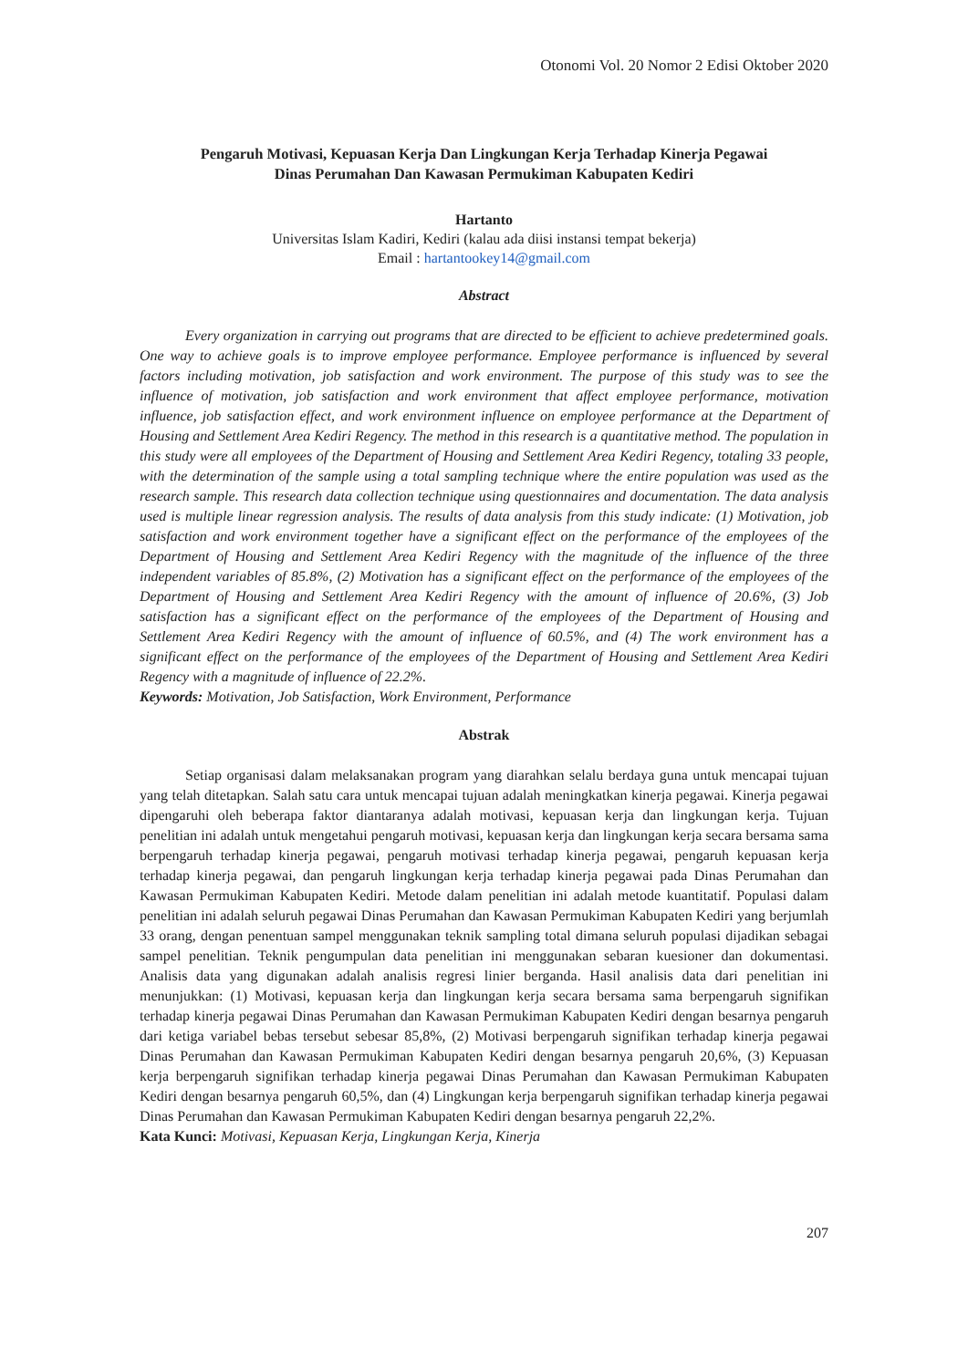Otonomi Vol. 20 Nomor 2 Edisi Oktober 2020
Pengaruh Motivasi, Kepuasan Kerja Dan Lingkungan Kerja Terhadap Kinerja Pegawai
Dinas Perumahan Dan Kawasan Permukiman Kabupaten Kediri
Hartanto
Universitas Islam Kadiri, Kediri (kalau ada diisi instansi tempat bekerja)
Email : hartantookey14@gmail.com
Abstract
Every organization in carrying out programs that are directed to be efficient to achieve predetermined goals. One way to achieve goals is to improve employee performance. Employee performance is influenced by several factors including motivation, job satisfaction and work environment. The purpose of this study was to see the influence of motivation, job satisfaction and work environment that affect employee performance, motivation influence, job satisfaction effect, and work environment influence on employee performance at the Department of Housing and Settlement Area Kediri Regency. The method in this research is a quantitative method. The population in this study were all employees of the Department of Housing and Settlement Area Kediri Regency, totaling 33 people, with the determination of the sample using a total sampling technique where the entire population was used as the research sample. This research data collection technique using questionnaires and documentation. The data analysis used is multiple linear regression analysis. The results of data analysis from this study indicate: (1) Motivation, job satisfaction and work environment together have a significant effect on the performance of the employees of the Department of Housing and Settlement Area Kediri Regency with the magnitude of the influence of the three independent variables of 85.8%, (2) Motivation has a significant effect on the performance of the employees of the Department of Housing and Settlement Area Kediri Regency with the amount of influence of 20.6%, (3) Job satisfaction has a significant effect on the performance of the employees of the Department of Housing and Settlement Area Kediri Regency with the amount of influence of 60.5%, and (4) The work environment has a significant effect on the performance of the employees of the Department of Housing and Settlement Area Kediri Regency with a magnitude of influence of 22.2%.
Keywords: Motivation, Job Satisfaction, Work Environment, Performance
Abstrak
Setiap organisasi dalam melaksanakan program yang diarahkan selalu berdaya guna untuk mencapai tujuan yang telah ditetapkan. Salah satu cara untuk mencapai tujuan adalah meningkatkan kinerja pegawai. Kinerja pegawai dipengaruhi oleh beberapa faktor diantaranya adalah motivasi, kepuasan kerja dan lingkungan kerja. Tujuan penelitian ini adalah untuk mengetahui pengaruh motivasi, kepuasan kerja dan lingkungan kerja secara bersama sama berpengaruh terhadap kinerja pegawai, pengaruh motivasi terhadap kinerja pegawai, pengaruh kepuasan kerja terhadap kinerja pegawai, dan pengaruh lingkungan kerja terhadap kinerja pegawai pada Dinas Perumahan dan Kawasan Permukiman Kabupaten Kediri. Metode dalam penelitian ini adalah metode kuantitatif. Populasi dalam penelitian ini adalah seluruh pegawai Dinas Perumahan dan Kawasan Permukiman Kabupaten Kediri yang berjumlah 33 orang, dengan penentuan sampel menggunakan teknik sampling total dimana seluruh populasi dijadikan sebagai sampel penelitian. Teknik pengumpulan data penelitian ini menggunakan sebaran kuesioner dan dokumentasi. Analisis data yang digunakan adalah analisis regresi linier berganda. Hasil analisis data dari penelitian ini menunjukkan: (1) Motivasi, kepuasan kerja dan lingkungan kerja secara bersama sama berpengaruh signifikan terhadap kinerja pegawai Dinas Perumahan dan Kawasan Permukiman Kabupaten Kediri dengan besarnya pengaruh dari ketiga variabel bebas tersebut sebesar 85,8%, (2) Motivasi berpengaruh signifikan terhadap kinerja pegawai Dinas Perumahan dan Kawasan Permukiman Kabupaten Kediri dengan besarnya pengaruh 20,6%, (3) Kepuasan kerja berpengaruh signifikan terhadap kinerja pegawai Dinas Perumahan dan Kawasan Permukiman Kabupaten Kediri dengan besarnya pengaruh 60,5%, dan (4) Lingkungan kerja berpengaruh signifikan terhadap kinerja pegawai Dinas Perumahan dan Kawasan Permukiman Kabupaten Kediri dengan besarnya pengaruh 22,2%.
Kata Kunci: Motivasi, Kepuasan Kerja, Lingkungan Kerja, Kinerja
207